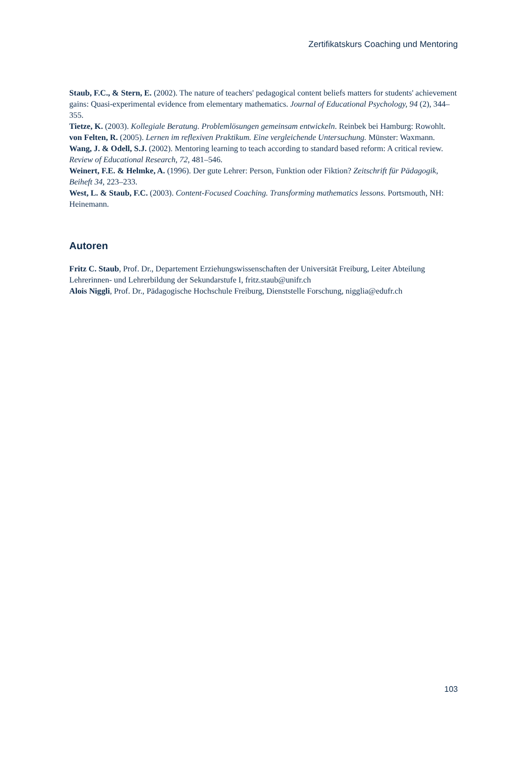Zertifikatskurs Coaching und Mentoring
Staub, F.C., & Stern, E. (2002). The nature of teachers' pedagogical content beliefs matters for students' achievement gains: Quasi-experimental evidence from elementary mathematics. Journal of Educational Psychology, 94 (2), 344–355.
Tietze, K. (2003). Kollegiale Beratung. Problemlösungen gemeinsam entwickeln. Reinbek bei Hamburg: Rowohlt.
von Felten, R. (2005). Lernen im reflexiven Praktikum. Eine vergleichende Untersuchung. Münster: Waxmann.
Wang, J. & Odell, S.J. (2002). Mentoring learning to teach according to standard based reform: A critical review. Review of Educational Research, 72, 481–546.
Weinert, F.E. & Helmke, A. (1996). Der gute Lehrer: Person, Funktion oder Fiktion? Zeitschrift für Päda­gogik, Beiheft 34, 223–233.
West, L. & Staub, F.C. (2003). Content-Focused Coaching. Transforming mathematics lessons. Ports­mouth, NH: Heinemann.
Autoren
Fritz C. Staub, Prof. Dr., Departement Erziehungswissenschaften der Universität Freiburg, Leiter Abtei­lung Lehrerinnen- und Lehrerbildung der Sekundarstufe I, fritz.staub@unifr.ch
Alois Niggli, Prof. Dr., Pädagogische Hochschule Freiburg, Dienststelle Forschung, nigglia@edufr.ch
103